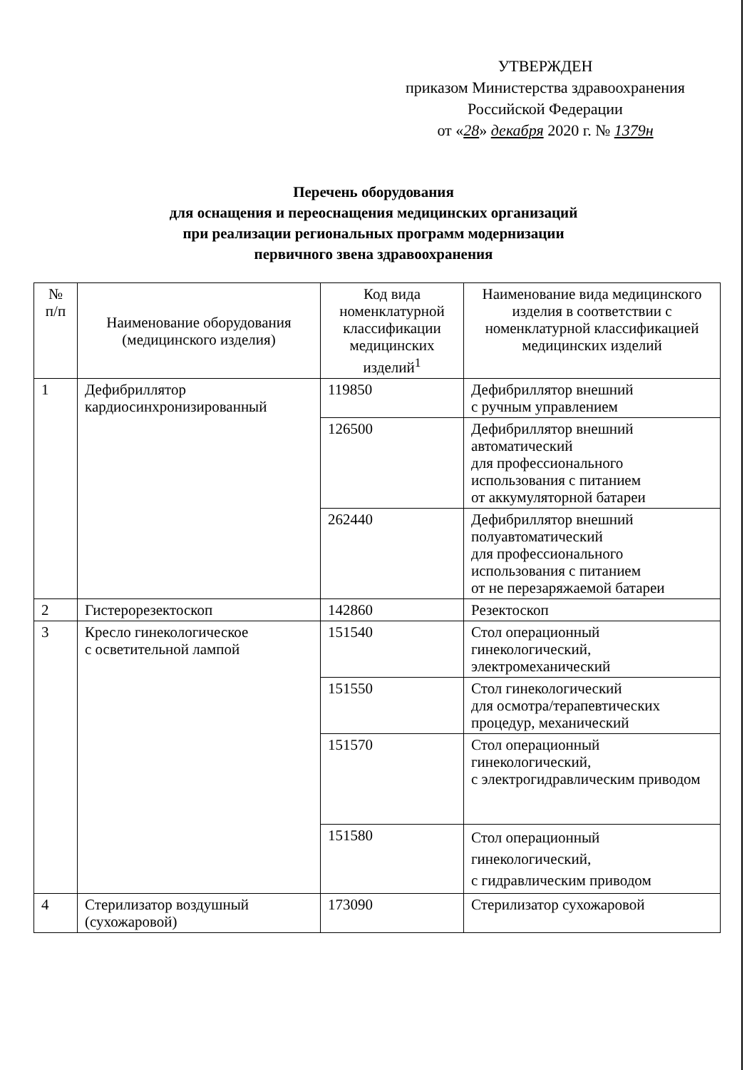УТВЕРЖДЕН
приказом Министерства здравоохранения
Российской Федерации
от «28» декабря 2020 г. № 1379н
Перечень оборудования
для оснащения и переоснащения медицинских организаций
при реализации региональных программ модернизации
первичного звена здравоохранения
| № п/п | Наименование оборудования (медицинского изделия) | Код вида номенклатурной классификации медицинских изделий<sup>1</sup> | Наименование вида медицинского изделия в соответствии с номенклатурной классификацией медицинских изделий |
| --- | --- | --- | --- |
| 1 | Дефибриллятор кардиосинхронизированный | 119850 | Дефибриллятор внешний с ручным управлением |
| | | 126500 | Дефибриллятор внешний автоматический для профессионального использования с питанием от аккумуляторной батареи |
| | | 262440 | Дефибриллятор внешний полуавтоматический для профессионального использования с питанием от не перезаряжаемой батареи |
| 2 | Гистерорезектоскоп | 142860 | Резектоскоп |
| 3 | Кресло гинекологическое с осветительной лампой | 151540 | Стол операционный гинекологический, электромеханический |
| | | 151550 | Стол гинекологический для осмотра/терапевтических процедур, механический |
| | | 151570 | Стол операционный гинекологический, с электрогидравлическим приводом |
| | | 151580 | Стол операционный гинекологический, с гидравлическим приводом |
| 4 | Стерилизатор воздушный (сухожаровой) | 173090 | Стерилизатор сухожаровой |